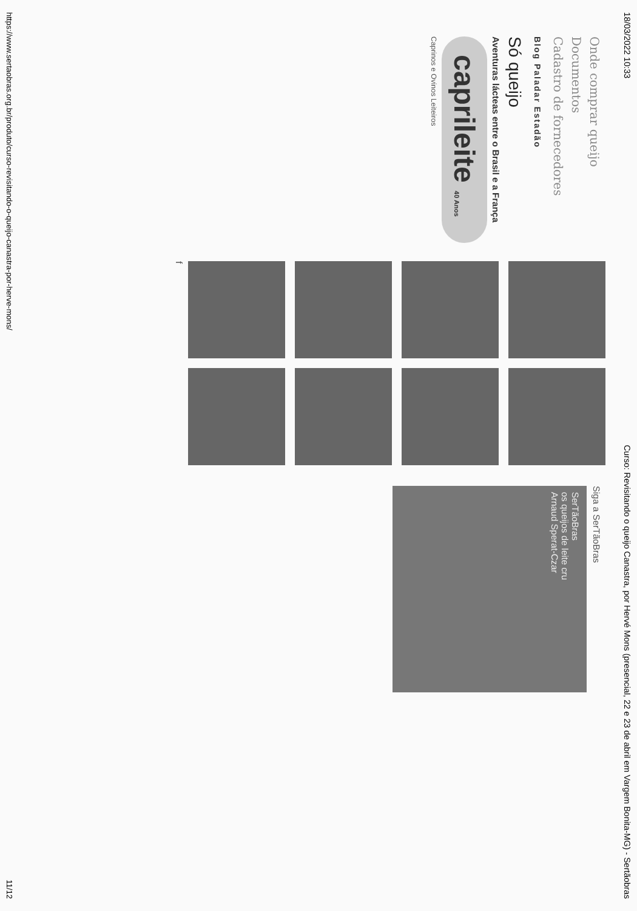18/03/2022 10:33 Curso: Revisitando o queijo Canastra, por Hervé Mons (presencial, 22 e 23 de abril em Vargem Bonita-MG) - Sertãobras
Onde comprar queijo
Documentos
Cadastro de fornecedores
Blog Paladar Estadão
Só queijo
Aventuras lácteas entre o Brasil e a França
caprileite 40 Anos
Caprinos e Ovinos Leiteiros
f
Siga a SerTãoBras
SerTãoBras
os queijos de leite cru
Arnaud Sperat-Czar
https://www.sertaobras.org.br/produto/curso-revisitando-o-queijo-canastra-por-herve-mons/ 11/12